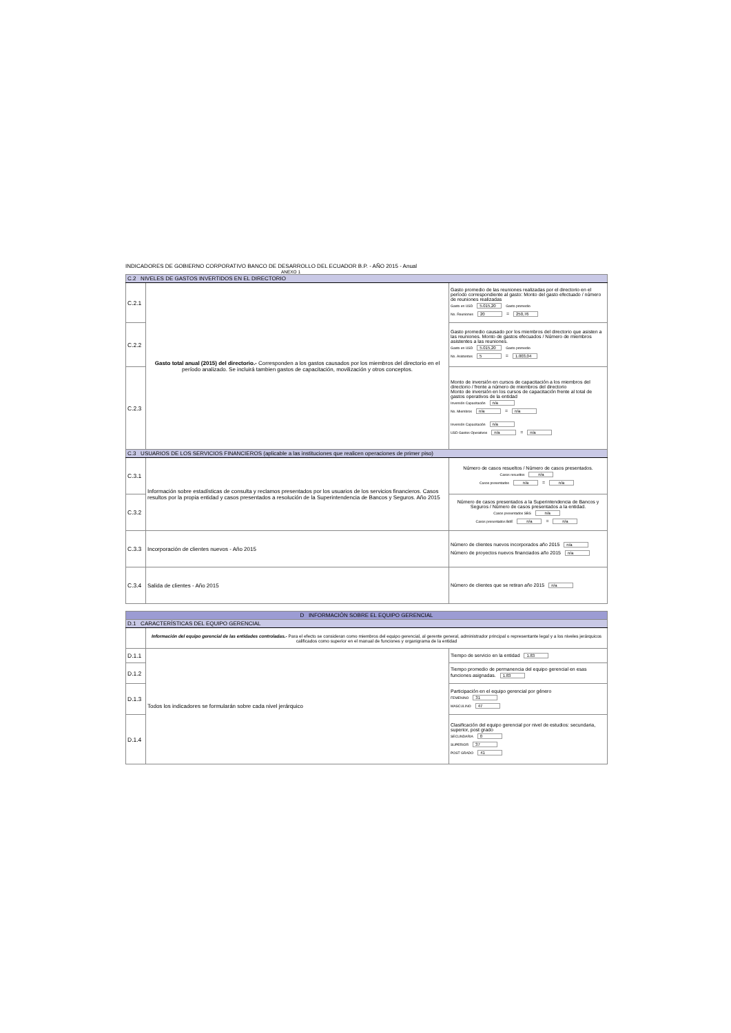INDICADORES DE GOBIERNO CORPORATIVO BANCO DE DESARROLLO DEL ECUADOR B.P. - AÑO 2015 - Anual
ANEXO 1
| C.2 NIVELES DE GASTOS INVERTIDOS EN EL DIRECTORIO | | |
| C.2.1 | Gasto total anual (2015) del directorio.- Corresponden a los gastos causados por los miembros del directorio en el período analizado. Se incluirá tambien gastos de capacitación, movilización y otros conceptos. | Gasto promedio de las reuniones realizadas por el directorio en el período correspondiente al gasto: Monto del gasto efectuado / número de reuniones realizadas Gasto en USD 5.015,20 Gasto promedio No. Reuniones 20 = 250,76 |
| C.2.2 | | Gasto promedio causado por los miembros del directorio que asisten a las reuniones. Monto de gastos efecuados / Número de miembros asistentes a las reuniones. Gasto en USD 5.015,20 Gasto promedio No. Asistentes 5 = 1.003,04 |
| C.2.3 | | Monto de inversión en cursos de capacitación a los miembros del directorio / frente a número de miembros del directorio Monto de inversión en los cursos de capacitación frente al total de gastos operativos de la entidad Inversión Capacitación n/a No. Miembros n/a = n/a Inversión Capacitación n/a USD Gastos Operativos n/a = n/a |
| C.3 USUARIOS DE LOS SERVICIOS FINANCIEROS (aplicable a las instituciones que realicen operaciones de primer piso) | | |
| C.3.1 | Información sobre estadísticas de consulta y reclamos presentados por los usuarios de los servicios financieros. Casos resultos por la propia entidad y casos presentados a resolución de la Superintendencia de Bancos y Seguros. Año 2015 | Número de casos resueltos / Número de casos presentados. Casos resueltos n/a Casos presentados n/a = n/a |
| C.3.2 | | Número de casos presentados a la Superintendencia de Bancos y Seguros / Número de casos presentados a la entidad. Casos presentados SBS n/a Casos presentados BdE n/a = n/a |
| C.3.3 | Incorporación de clientes nuevos - Año 2015 | Número de clientes nuevos incorporados año 2015 n/a Número de proyectos nuevos financiados año 2015 n/a |
| C.3.4 | Salida de clientes - Año 2015 | Número de clientes que se retiran año 2015 n/a |
| D INFORMACIÓN SOBRE EL EQUIPO GERENCIAL | | |
| D.1 CARACTERÍSTICAS DEL EQUIPO GERENCIAL | | |
| | Información del equipo gerencial de las entidades controladas.- Para el efecto se consideran como miembros del equipo gerencial, al gerente general, administrador principal o representante legal y a los niveles jerárquicos calificados como superior en el manual de funciones y organigrama de la entidad | |
| D.1.1 | Todos los indicadores se formularán sobre cada nivel jerárquico | Tiempo de servicio en la entidad 1.83 |
| D.1.2 | | Tiempo promedio de permanencia del equipo gerencial en esas funciones asignadas. 1.83 |
| D.1.3 | | Participación en el equipo gerencial por género FEMENINO 31 MASCULINO 47 |
| D.1.4 | | Clasificación del equipo gerencial por nivel de estudios: secundaria, superior, post grado SECUNDARIA 0 SUPERIOR 37 POST GRADO 41 |